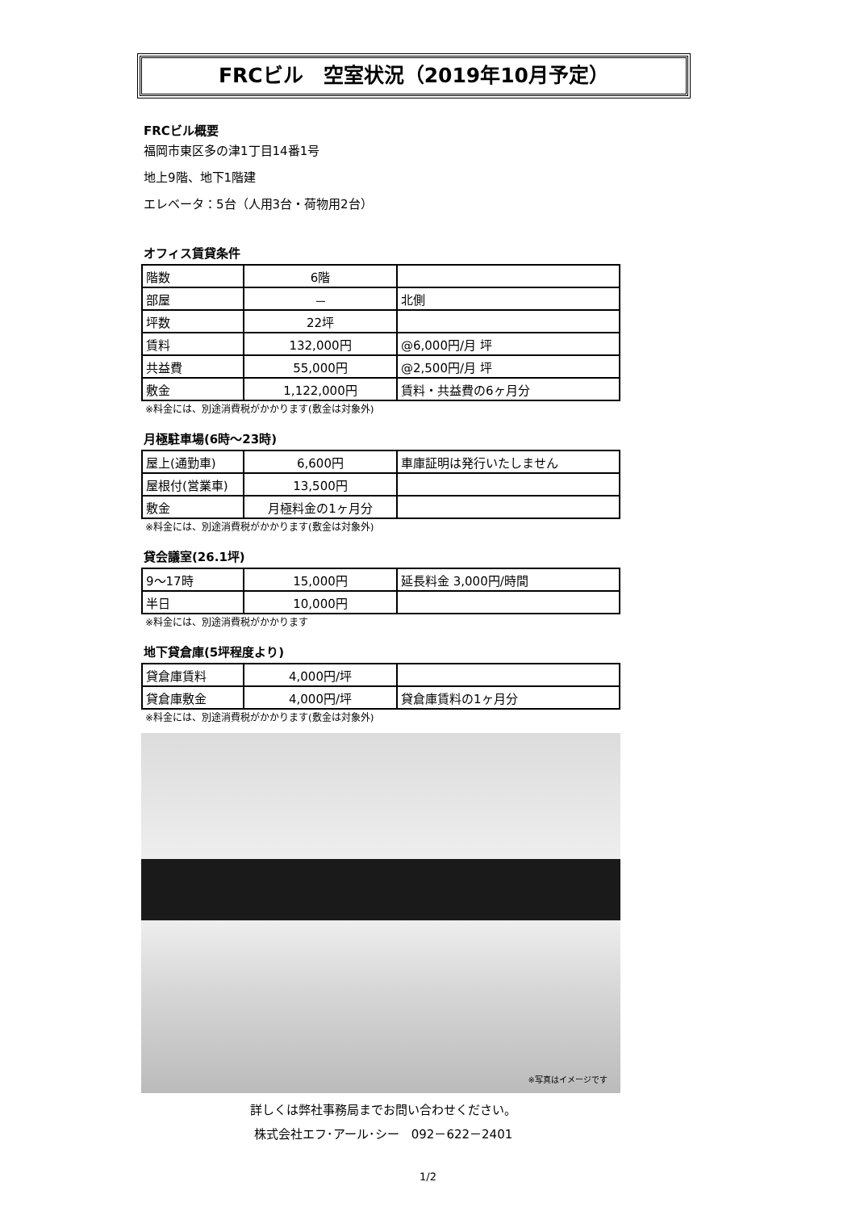FRCビル　空室状況（2019年10月予定）
FRCビル概要
福岡市東区多の津1丁目14番1号
地上9階、地下1階建
エレベータ：5台（人用3台・荷物用2台）
オフィス賃貸条件
| 階数 | 6階 | |
| 部屋 | － | 北側 |
| 坪数 | 22坪 | |
| 賃料 | 132,000円 | @6,000円/月 坪 |
| 共益費 | 55,000円 | @2,500円/月 坪 |
| 敷金 | 1,122,000円 | 賃料・共益費の6ヶ月分 |
※料金には、別途消費税がかかります(敷金は対象外)
月極駐車場(6時～23時)
| 屋上(通勤車) | 6,600円 | 車庫証明は発行いたしません |
| 屋根付(営業車) | 13,500円 | |
| 敷金 | 月極料金の1ヶ月分 | |
※料金には、別途消費税がかかります(敷金は対象外)
貸会議室(26.1坪)
| 9～17時 | 15,000円 | 延長料金 3,000円/時間 |
| 半日 | 10,000円 | |
※料金には、別途消費税がかかります
地下貸倉庫(5坪程度より)
| 貸倉庫賃料 | 4,000円/坪 | |
| 貸倉庫敷金 | 4,000円/坪 | 貸倉庫賃料の1ヶ月分 |
※料金には、別途消費税がかかります(敷金は対象外)
※写真はイメージです
詳しくは弊社事務局までお問い合わせください。
株式会社エフ･アール･シー　092－622－2401
1/2